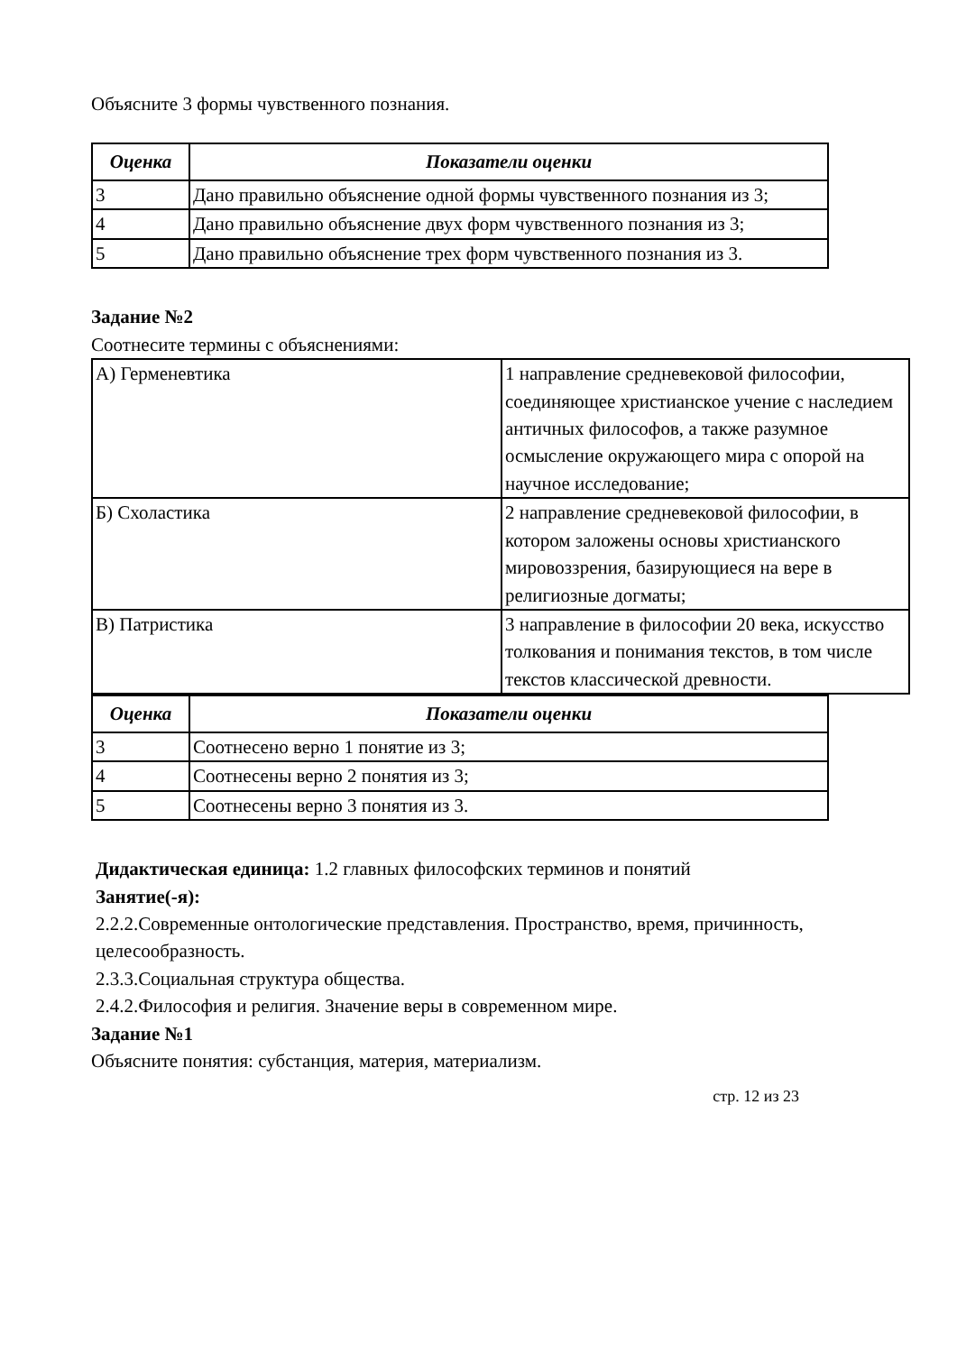Объясните 3 формы чувственного познания.
| Оценка | Показатели оценки |
| --- | --- |
| 3 | Дано правильно объяснение одной формы чувственного познания из 3; |
| 4 | Дано правильно объяснение двух форм чувственного познания из 3; |
| 5 | Дано правильно объяснение трех форм чувственного познания из 3. |
Задание №2
Соотнесите термины с объяснениями:
| А) Герменевтика | 1 направление средневековой философии, соединяющее христианское учение с наследием античных философов, а также разумное осмысление окружающего мира с опорой на научное исследование; |
| Б) Схоластика | 2 направление средневековой философии, в котором заложены основы христианского мировоззрения, базирующиеся на вере в религиозные догматы; |
| В) Патристика | 3 направление в философии 20 века, искусство толкования и понимания текстов, в том числе текстов классической древности. |
| Оценка | Показатели оценки |
| --- | --- |
| 3 | Соотнесено верно 1 понятие из 3; |
| 4 | Соотнесены верно 2 понятия из 3; |
| 5 | Соотнесены верно 3 понятия из 3. |
Дидактическая единица: 1.2 главных философских терминов и понятий
Занятие(-я):
2.2.2.Современные онтологические представления. Пространство, время, причинность, целесообразность.
2.3.3.Социальная структура общества.
2.4.2.Философия и религия. Значение веры в современном мире.
Задание №1
Объясните понятия: субстанция, материя, материализм.
стр. 12 из 23